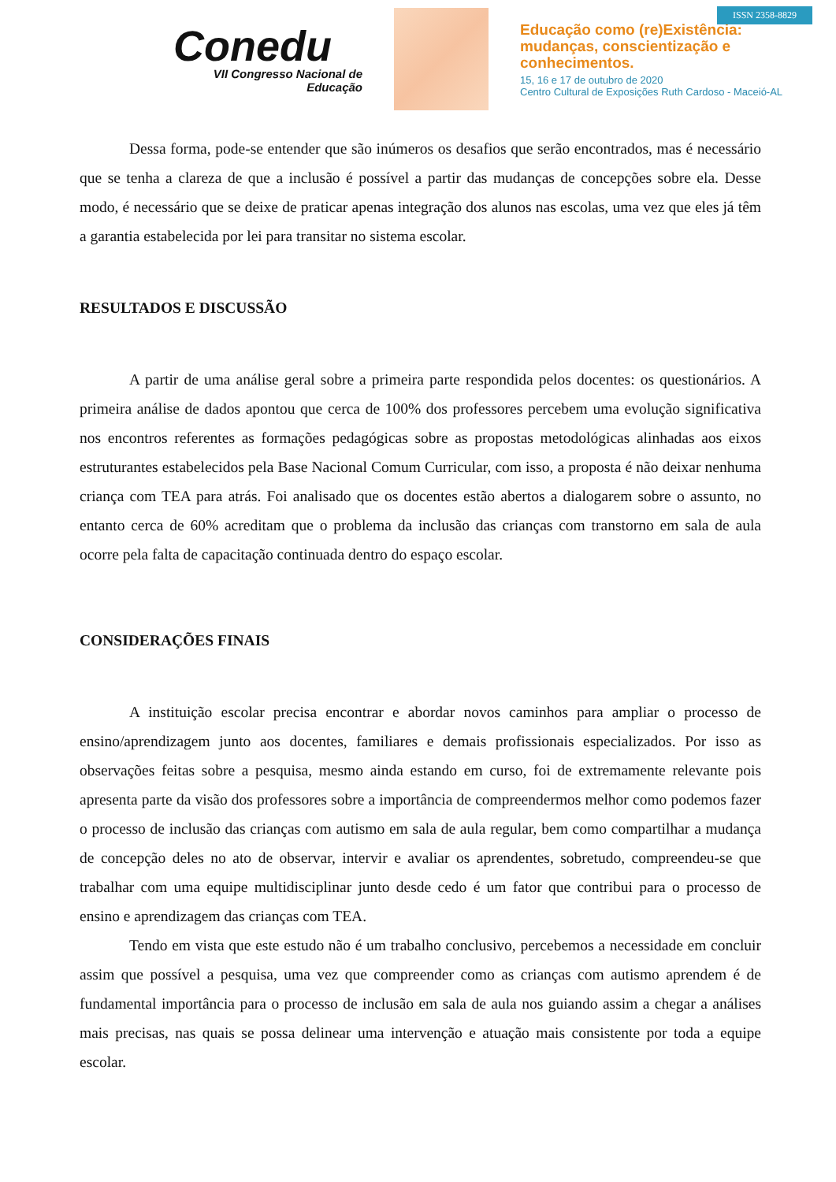Conedu
VII Congresso Nacional de Educação
Educação como (re)Existência:
mudanças, conscientização e
conhecimentos.
15, 16 e 17 de outubro de 2020
Centro Cultural de Exposições Ruth Cardoso - Maceió-AL
ISSN 2358-8829
Dessa forma, pode-se entender que são inúmeros os desafios que serão encontrados, mas é necessário que se tenha a clareza de que a inclusão é possível a partir das mudanças de concepções sobre ela. Desse modo, é necessário que se deixe de praticar apenas integração dos alunos nas escolas, uma vez que eles já têm a garantia estabelecida por lei para transitar no sistema escolar.
RESULTADOS E DISCUSSÃO
A partir de uma análise geral sobre a primeira parte respondida pelos docentes: os questionários. A primeira análise de dados apontou que cerca de 100% dos professores percebem uma evolução significativa nos encontros referentes as formações pedagógicas sobre as propostas metodológicas alinhadas aos eixos estruturantes estabelecidos pela Base Nacional Comum Curricular, com isso, a proposta é não deixar nenhuma criança com TEA para atrás. Foi analisado que os docentes estão abertos a dialogarem sobre o assunto, no entanto cerca de 60% acreditam que o problema da inclusão das crianças com transtorno em sala de aula ocorre pela falta de capacitação continuada dentro do espaço escolar.
CONSIDERAÇÕES FINAIS
A instituição escolar precisa encontrar e abordar novos caminhos para ampliar o processo de ensino/aprendizagem junto aos docentes, familiares e demais profissionais especializados. Por isso as observações feitas sobre a pesquisa, mesmo ainda estando em curso, foi de extremamente relevante pois apresenta parte da visão dos professores sobre a importância de compreendermos melhor como podemos fazer o processo de inclusão das crianças com autismo em sala de aula regular, bem como compartilhar a mudança de concepção deles no ato de observar, intervir e avaliar os aprendentes, sobretudo, compreendeu-se que trabalhar com uma equipe multidisciplinar junto desde cedo é um fator que contribui para o processo de ensino e aprendizagem das crianças com TEA.
Tendo em vista que este estudo não é um trabalho conclusivo, percebemos a necessidade em concluir assim que possível a pesquisa, uma vez que compreender como as crianças com autismo aprendem é de fundamental importância para o processo de inclusão em sala de aula nos guiando assim a chegar a análises mais precisas, nas quais se possa delinear uma intervenção e atuação mais consistente por toda a equipe escolar.